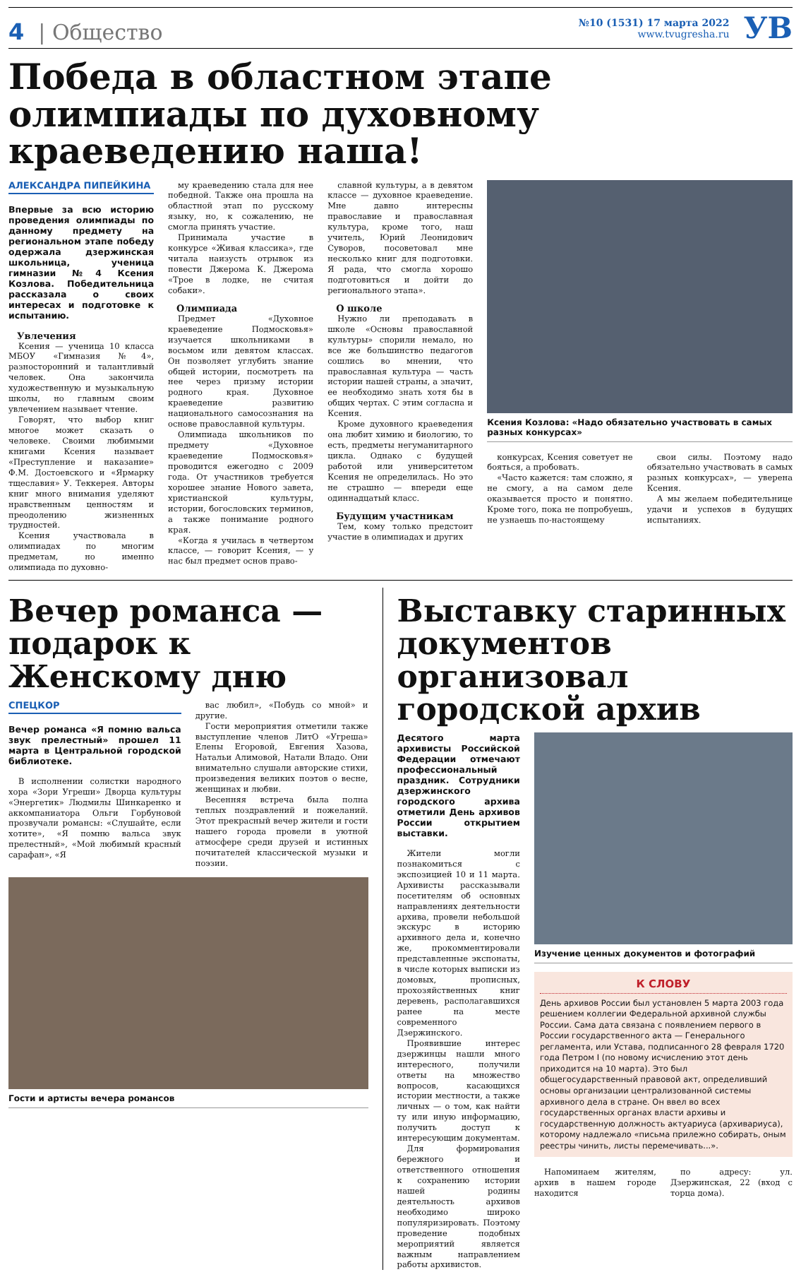4 | Общество
№10 (1531) 17 марта 2022
www.tvugresha.ru
УВ
Победа в областном этапе олимпиады по духовному краеведению наша!
АЛЕКСАНДРА ПИПЕЙКИНА
Впервые за всю историю проведения олимпиады по данному предмету на региональном этапе победу одержала дзержинская школьница, ученица гимназии №4 Ксения Козлова. Победительница рассказала о своих интересах и подготовке к испытанию.
Увлечения
Ксения — ученица 10 класса МБОУ «Гимназия №4», разносторонний и талантливый человек. Она закончила художественную и музыкальную школы, но главным своим увлечением называет чтение.
Говорят, что выбор книг многое может сказать о человеке. Своими любимыми книгами Ксения называет «Преступление и наказание» Ф.М. Достоевского и «Ярмарку тщеславия» У. Теккерея. Авторы книг много внимания уделяют нравственным ценностям и преодолению жизненных трудностей.
Ксения участвовала в олимпиадах по многим предметам, но именно олимпиада по духовно-
му краеведению стала для нее победной. Также она прошла на областной этап по русскому языку, но, к сожалению, не смогла принять участие.
Принимала участие в конкурсе «Живая классика», где читала наизусть отрывок из повести Джерома К. Джерома «Трое в лодке, не считая собаки».
Олимпиада
Предмет «Духовное краеведение Подмосковья» изучается школьниками в восьмом или девятом классах. Он позволяет углубить знание общей истории, посмотреть на нее через призму истории родного края. Духовное краеведение развитию национального самосознания на основе православной культуры.
Олимпиада школьников по предмету «Духовное краеведение Подмосковья» проводится ежегодно с 2009 года. От участников требуется хорошее знание Нового завета, христианской культуры, истории, богословских терминов, а также понимание родного края.
«Когда я училась в четвертом классе, — говорит Ксения, — у нас был предмет основ право-
славной культуры, а в девятом классе — духовное краеведение. Мне давно интересны православие и православная культура, кроме того, наш учитель, Юрий Леонидович Суворов, посоветовал мне несколько книг для подготовки. Я рада, что смогла хорошо подготовиться и дойти до регионального этапа».
О школе
Нужно ли преподавать в школе «Основы православной культуры» спорили немало, но все же большинство педагогов сошлись во мнении, что православная культура — часть истории нашей страны, а значит, ее необходимо знать хотя бы в общих чертах. С этим согласна и Ксения.
Кроме духовного краеведения она любит химию и биологию, то есть, предметы негуманитарного цикла. Однако с будущей работой или университетом Ксения не определилась. Но это не страшно — впереди еще одиннадцатый класс.
Будущим участникам
Тем, кому только предстоит участие в олимпиадах и других
Ксения Козлова: «Надо обязательно участвовать в самых разных конкурсах»
конкурсах, Ксения советует не бояться, а пробовать.
«Часто кажется: там сложно, я не смогу, а на самом деле оказывается просто и понятно. Кроме того, пока не попробуешь, не узнаешь по-настоящему
свои силы. Поэтому надо обязательно участвовать в самых разных конкурсах», — уверена Ксения.
А мы желаем победительнице удачи и успехов в будущих испытаниях.
Вечер романса — подарок к Женскому дню
СПЕЦКОР
Вечер романса «Я помню вальса звук прелестный» прошел 11 марта в Центральной городской библиотеке.
В исполнении солистки народного хора «Зори Угреши» Дворца культуры «Энергетик» Людмилы Шинкаренко и аккомпаниатора Ольги Горбуновой прозвучали романсы: «Слушайте, если хотите», «Я помню вальса звук прелестный», «Мой любимый красный сарафан», «Я
вас любил», «Побудь со мной» и другие.
Гости мероприятия отметили также выступление членов ЛитО «Угреша» Елены Егоровой, Евгения Хазова, Натальи Алимовой, Натали Владо. Они внимательно слушали авторские стихи, произведения великих поэтов о весне, женщинах и любви.
Весенняя встреча была полна теплых поздравлений и пожеланий. Этот прекрасный вечер жители и гости нашего города провели в уютной атмосфере среди друзей и истинных почитателей классической музыки и поэзии.
Гости и артисты вечера романсов
Выставку старинных документов организовал городской архив
Десятого марта архивисты Российской Федерации отмечают профессиональный праздник. Сотрудники дзержинского городского архива отметили День архивов России открытием выставки.
Жители могли познакомиться с экспозицией 10 и 11 марта. Архивисты рассказывали посетителям об основных направлениях деятельности архива, провели небольшой экскурс в историю архивного дела и, конечно же, прокомментировали представленные экспонаты, в числе которых выписки из домовых, прописных, прохозяйственных книг деревень, располагавшихся ранее на месте современного Дзержинского.
Проявившие интерес дзержинцы нашли много интересного, получили ответы на множество вопросов, касающихся истории местности, а также личных — о том, как найти ту или иную информацию, получить доступ к интересующим документам.
Для формирования бережного и ответственного отношения к сохранению истории нашей родины деятельность архивов необходимо широко популяризировать. Поэтому проведение подобных мероприятий является важным направлением работы архивистов.
Изучение ценных документов и фотографий
К СЛОВУ
День архивов России был установлен 5 марта 2003 года решением коллегии Федеральной архивной службы России. Сама дата связана с появлением первого в России государственного акта — Генерального регламента, или Устава, подписанного 28 февраля 1720 года Петром I (по новому исчислению этот день приходится на 10 марта). Это был общегосударственный правовой акт, определивший основы организации централизованной системы архивного дела в стране. Он ввел во всех государственных органах власти архивы и государственную должность актуариуса (архивариуса), которому надлежало «письма прилежно собирать, оным реестры чинить, листы перемечивать...».
Напоминаем жителям, архив в нашем городе находится
по адресу: ул. Дзержинская, 22 (вход с торца дома).